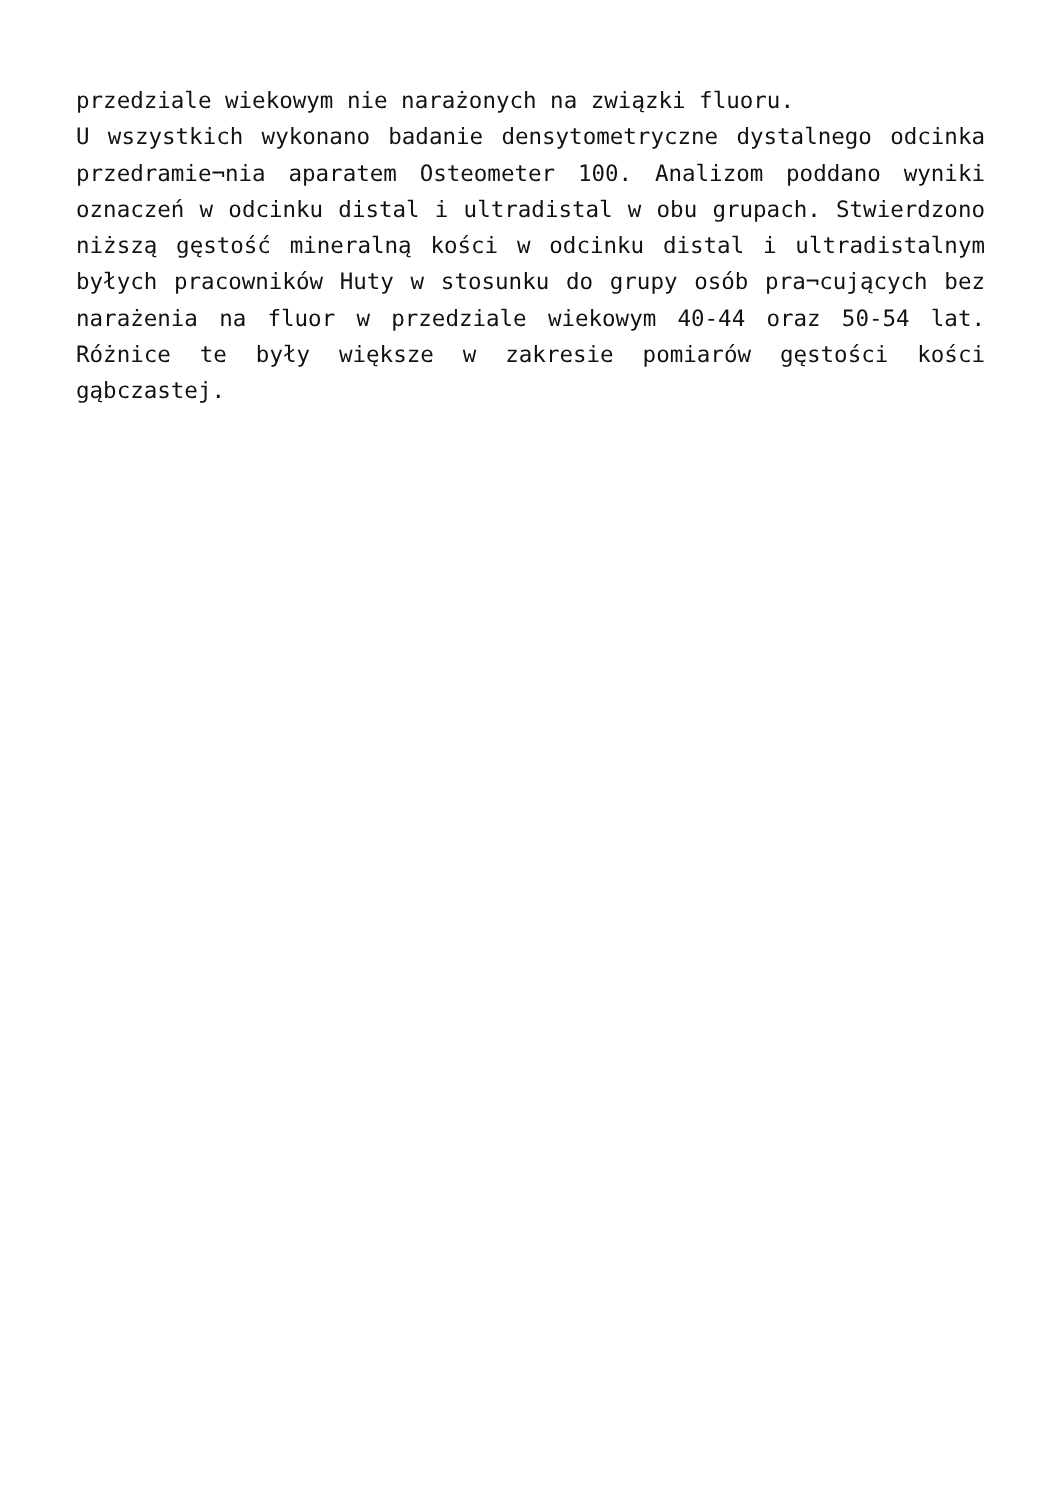przedziale wiekowym nie narażonych na związki fluoru.
U wszystkich wykonano badanie densytometryczne dystalnego odcinka przedramie¬nia aparatem Osteometer 100. Analizom poddano wyniki oznaczeń w odcinku distal i ultradistal w obu grupach. Stwierdzono niższą gęstość mineralną kości w odcinku distal i ultradistalnym byłych pracowników Huty w stosunku do grupy osób pra¬cujących bez narażenia na fluor w przedziale wiekowym 40-44 oraz 50-54 lat. Różnice te były większe w zakresie pomiarów gęstości kości gąbczastej.